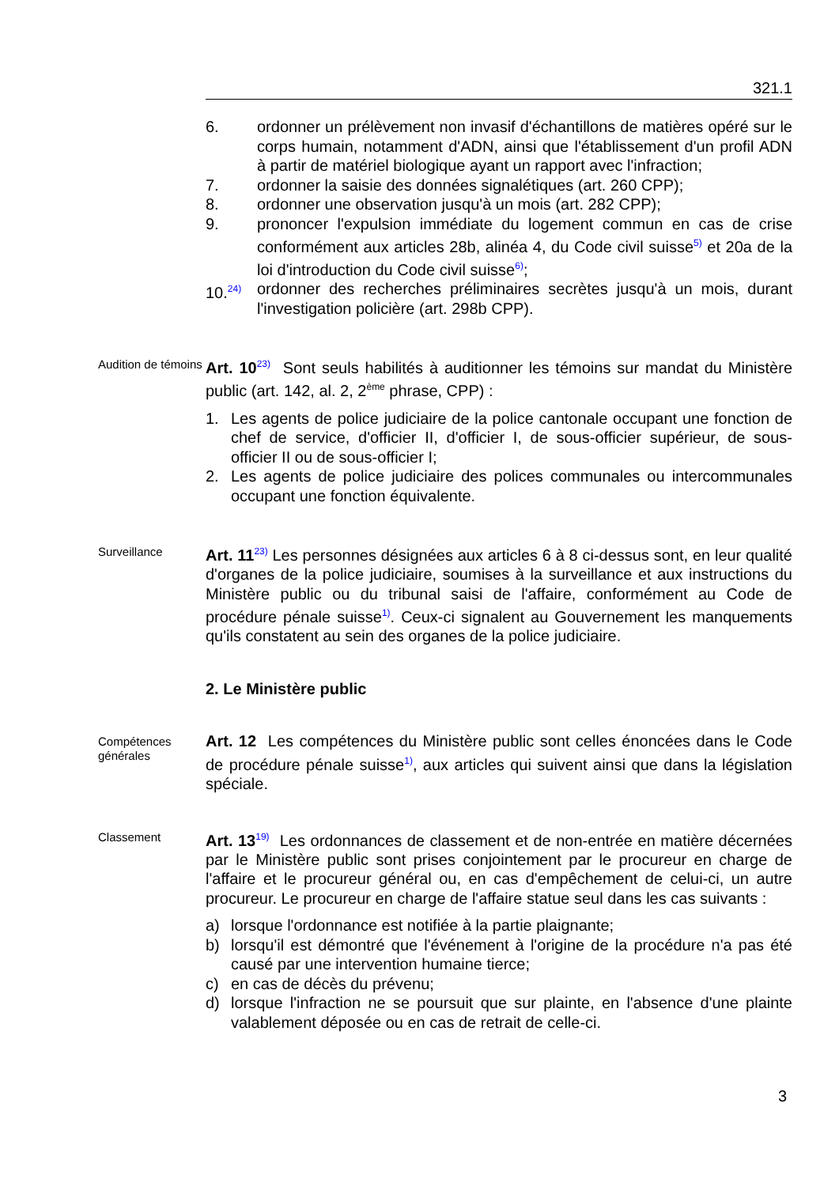321.1
6. ordonner un prélèvement non invasif d'échantillons de matières opéré sur le corps humain, notamment d'ADN, ainsi que l'établissement d'un profil ADN à partir de matériel biologique ayant un rapport avec l'infraction;
7. ordonner la saisie des données signalétiques (art. 260 CPP);
8. ordonner une observation jusqu'à un mois (art. 282 CPP);
9. prononcer l'expulsion immédiate du logement commun en cas de crise conformément aux articles 28b, alinéa 4, du Code civil suisse<sup>5)</sup> et 20a de la loi d'introduction du Code civil suisse<sup>6)</sup>;
10.<sup>24)</sup> ordonner des recherches préliminaires secrètes jusqu'à un mois, durant l'investigation policière (art. 298b CPP).
Audition de témoins
Art. 10<sup>23)</sup> Sont seuls habilités à auditionner les témoins sur mandat du Ministère public (art. 142, al. 2, 2<sup>ème</sup> phrase, CPP) :
1. Les agents de police judiciaire de la police cantonale occupant une fonction de chef de service, d'officier II, d'officier I, de sous-officier supérieur, de sous-officier II ou de sous-officier I;
2. Les agents de police judiciaire des polices communales ou intercommunales occupant une fonction équivalente.
Surveillance
Art. 11<sup>23)</sup> Les personnes désignées aux articles 6 à 8 ci-dessus sont, en leur qualité d'organes de la police judiciaire, soumises à la surveillance et aux instructions du Ministère public ou du tribunal saisi de l'affaire, conformément au Code de procédure pénale suisse<sup>1)</sup>. Ceux-ci signalent au Gouvernement les manquements qu'ils constatent au sein des organes de la police judiciaire.
2. Le Ministère public
Compétences générales
Art. 12 Les compétences du Ministère public sont celles énoncées dans le Code de procédure pénale suisse<sup>1)</sup>, aux articles qui suivent ainsi que dans la législation spéciale.
Classement
Art. 13<sup>19)</sup> Les ordonnances de classement et de non-entrée en matière décernées par le Ministère public sont prises conjointement par le procureur en charge de l'affaire et le procureur général ou, en cas d'empêchement de celui-ci, un autre procureur. Le procureur en charge de l'affaire statue seul dans les cas suivants :
a) lorsque l'ordonnance est notifiée à la partie plaignante;
b) lorsqu'il est démontré que l'événement à l'origine de la procédure n'a pas été causé par une intervention humaine tierce;
c) en cas de décès du prévenu;
d) lorsque l'infraction ne se poursuit que sur plainte, en l'absence d'une plainte valablement déposée ou en cas de retrait de celle-ci.
3